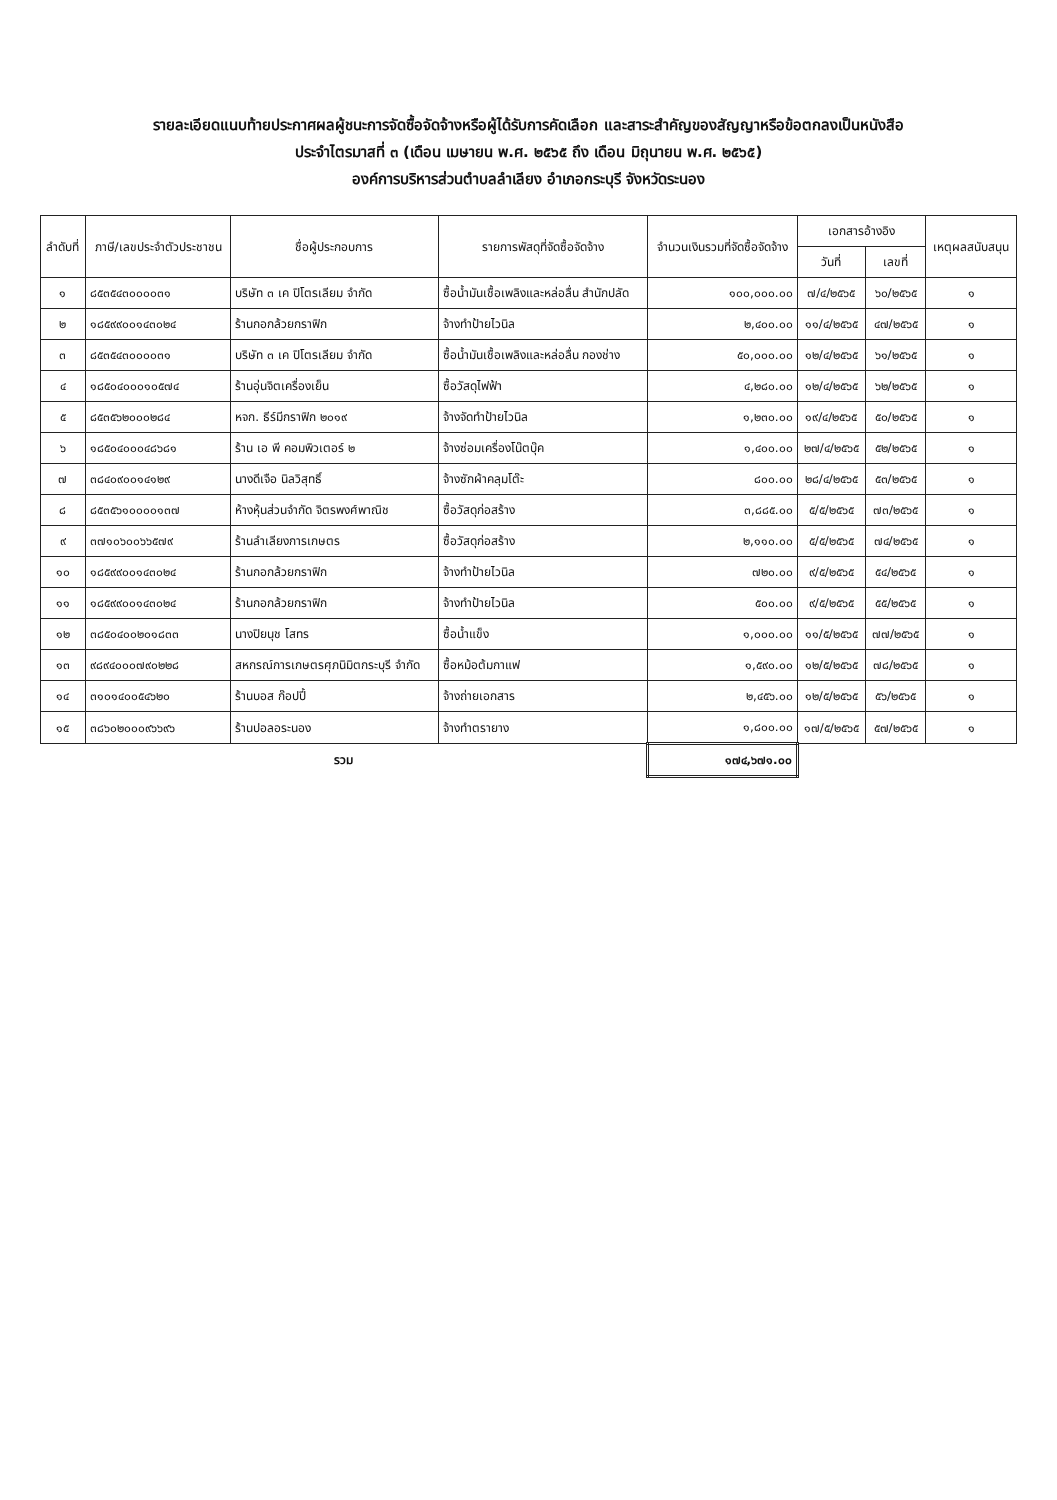รายละเอียดแนบท้ายประกาศผลผู้ชนะการจัดซื้อจัดจ้างหรือผู้ได้รับการคัดเลือก และสาระสำคัญของสัญญาหรือข้อตกลงเป็นหนังสือ
ประจำไตรมาสที่ ๓ (เดือน เมษายน พ.ศ. ๒๕๖๕ ถึง เดือน มิถุนายน พ.ศ. ๒๕๖๕)
องค์การบริหารส่วนตำบลลำเลียง อำเภอกระบุรี จังหวัดระนอง
| ลำดับที่ | ภาษี/เลขประจำตัวประชาชน | ชื่อผู้ประกอบการ | รายการพัสดุที่จัดซื้อจัดจ้าง | จำนวนเงินรวมที่จัดซื้อจัดจ้าง | เอกสารอ้างอิง | | เหตุผลสนับสนุน |
| --- | --- | --- | --- | --- | --- | --- | --- |
| | | | | | วันที่ | เลขที่ | |
| ๑ | ๘๕๓๕๔๓๐๐๐๐๓๑ | บริษัท ๓ เค ปิโตรเลียม จำกัด | ซื้อน้ำมันเชื้อเพลิงและหล่อลื่น สำนักปลัด | ๑๐๐,๐๐๐.๐๐ | ๗/๔/๒๕๖๕ | ๖๐/๒๕๖๕ | ๑ |
| ๒ | ๑๘๕๙๙๐๐๑๔๓๐๒๔ | ร้านกอกล้วยกราฟิก | จ้างทำป้ายไวนิล | ๒,๔๐๐.๐๐ | ๑๑/๔/๒๕๖๕ | ๔๗/๒๕๖๕ | ๑ |
| ๓ | ๘๕๓๕๔๓๐๐๐๐๓๑ | บริษัท ๓ เค ปิโตรเลียม จำกัด | ซื้อน้ำมันเชื้อเพลิงและหล่อลื่น กองช่าง | ๕๐,๐๐๐.๐๐ | ๑๒/๔/๒๕๖๕ | ๖๑/๒๕๖๕ | ๑ |
| ๔ | ๑๘๕๐๔๐๐๐๑๐๕๗๔ | ร้านอุ่นจิตเครื่องเย็น | ซื้อวัสดุไฟฟ้า | ๔,๒๘๐.๐๐ | ๑๒/๔/๒๕๖๕ | ๖๒/๒๕๖๕ | ๑ |
| ๕ | ๘๕๓๕๖๒๐๐๐๒๘๔ | หจก. ธีร์มีกราฟิก ๒๐๑๙ | จ้างจัดทำป้ายไวนิล | ๑,๒๓๐.๐๐ | ๑๙/๔/๒๕๖๕ | ๕๐/๒๕๖๕ | ๑ |
| ๖ | ๑๘๕๐๔๐๐๐๔๘๖๘๑ | ร้าน เอ พี คอมพิวเตอร์ ๒ | จ้างซ่อมเครื่องโน๊ตบุ๊ค | ๑,๔๐๐.๐๐ | ๒๗/๔/๒๕๖๕ | ๕๒/๒๕๖๕ | ๑ |
| ๗ | ๓๘๔๐๙๐๐๑๔๑๒๙ | นางดีเจือ นิลวิสุทธิ์ | จ้างซักผ้าคลุมโต๊ะ | ๘๐๐.๐๐ | ๒๘/๔/๒๕๖๕ | ๕๓/๒๕๖๕ | ๑ |
| ๘ | ๘๕๓๕๖๑๐๐๐๐๑๓๗ | ห้างหุ้นส่วนจำกัด จิตรพงศ์พาณิช | ซื้อวัสดุก่อสร้าง | ๓,๘๘๕.๐๐ | ๕/๕/๒๕๖๕ | ๗๓/๒๕๖๕ | ๑ |
| ๙ | ๓๗๑๐๖๐๐๖๖๕๗๙ | ร้านลำเลียงการเกษตร | ซื้อวัสดุก่อสร้าง | ๒,๑๑๐.๐๐ | ๕/๕/๒๕๖๕ | ๗๔/๒๕๖๕ | ๑ |
| ๑๐ | ๑๘๕๙๙๐๐๑๔๓๐๒๔ | ร้านกอกล้วยกราฟิก | จ้างทำป้ายไวนิล | ๗๒๐.๐๐ | ๙/๕/๒๕๖๕ | ๕๔/๒๕๖๕ | ๑ |
| ๑๑ | ๑๘๕๙๙๐๐๑๔๓๐๒๔ | ร้านกอกล้วยกราฟิก | จ้างทำป้ายไวนิล | ๕๐๐.๐๐ | ๙/๕/๒๕๖๕ | ๕๕/๒๕๖๕ | ๑ |
| ๑๒ | ๓๘๕๐๔๐๐๒๐๑๘๓๓ | นางปิยนุช โสทร | ซื้อน้ำแข็ง | ๑,๐๐๐.๐๐ | ๑๑/๕/๒๕๖๕ | ๗๗/๒๕๖๕ | ๑ |
| ๑๓ | ๙๘๙๔๐๐๐๗๙๐๒๒๘ | สหกรณ์การเกษตรศุภนิมิตกระบุรี จำกัด | ซื้อหม้อต้มกาแฟ | ๑,๕๙๐.๐๐ | ๑๒/๕/๒๕๖๕ | ๗๘/๒๕๖๕ | ๑ |
| ๑๔ | ๓๑๐๑๔๐๐๕๔๖๒๐ | ร้านบอส ก๊อปปี้ | จ้างถ่ายเอกสาร | ๒,๔๕๖.๐๐ | ๑๒/๕/๒๕๖๕ | ๕๖/๒๕๖๕ | ๑ |
| ๑๕ | ๓๘๖๐๒๐๐๐๙๖๖๙๖ | ร้านปอลอระนอง | จ้างทำตรายาง | ๑,๘๐๐.๐๐ | ๑๗/๕/๒๕๖๕ | ๕๗/๒๕๖๕ | ๑ |
| รวม | | | | ๑๗๔,๖๗๑.๐๐ | | | |